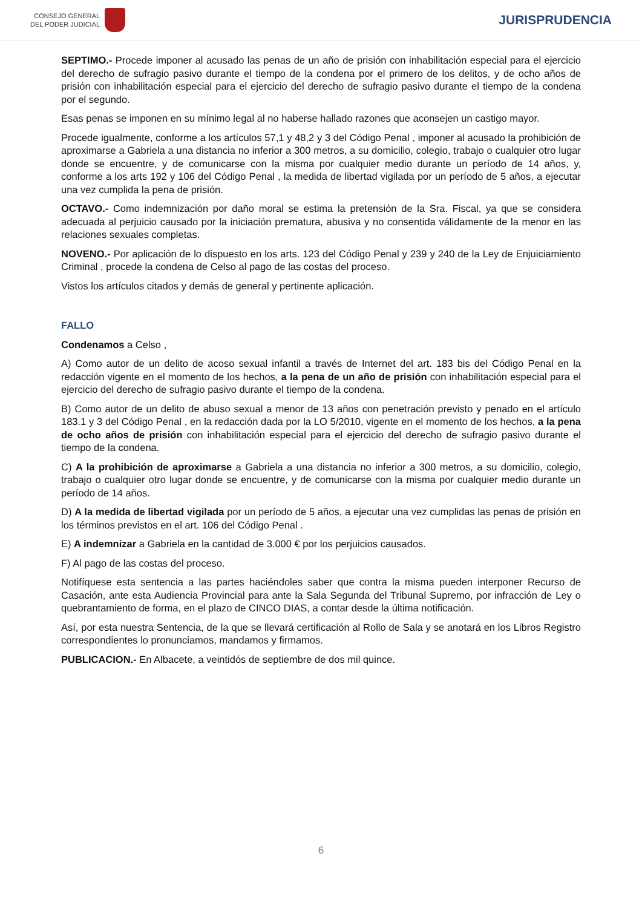CONSEJO GENERAL
DEL PODER JUDICIAL
JURISPRUDENCIA
SEPTIMO.- Procede imponer al acusado las penas de un año de prisión con inhabilitación especial para el ejercicio del derecho de sufragio pasivo durante el tiempo de la condena por el primero de los delitos, y de ocho años de prisión con inhabilitación especial para el ejercicio del derecho de sufragio pasivo durante el tiempo de la condena por el segundo.
Esas penas se imponen en su mínimo legal al no haberse hallado razones que aconsejen un castigo mayor.
Procede igualmente, conforme a los artículos 57,1 y 48,2 y 3 del Código Penal , imponer al acusado la prohibición de aproximarse a Gabriela a una distancia no inferior a 300 metros, a su domicilio, colegio, trabajo o cualquier otro lugar donde se encuentre, y de comunicarse con la misma por cualquier medio durante un período de 14 años, y, conforme a los arts 192 y 106 del Código Penal , la medida de libertad vigilada por un período de 5 años, a ejecutar una vez cumplida la pena de prisión.
OCTAVO.- Como indemnización por daño moral se estima la pretensión de la Sra. Fiscal, ya que se considera adecuada al perjuicio causado por la iniciación prematura, abusiva y no consentida válidamente de la menor en las relaciones sexuales completas.
NOVENO.- Por aplicación de lo dispuesto en los arts. 123 del Código Penal y 239 y 240 de la Ley de Enjuiciamiento Criminal , procede la condena de Celso al pago de las costas del proceso.
Vistos los artículos citados y demás de general y pertinente aplicación.
FALLO
Condenamos a Celso ,
A) Como autor de un delito de acoso sexual infantil a través de Internet del art. 183 bis del Código Penal en la redacción vigente en el momento de los hechos, a la pena de un año de prisión con inhabilitación especial para el ejercicio del derecho de sufragio pasivo durante el tiempo de la condena.
B) Como autor de un delito de abuso sexual a menor de 13 años con penetración previsto y penado en el artículo 183.1 y 3 del Código Penal , en la redacción dada por la LO 5/2010, vigente en el momento de los hechos, a la pena de ocho años de prisión con inhabilitación especial para el ejercicio del derecho de sufragio pasivo durante el tiempo de la condena.
C) A la prohibición de aproximarse a Gabriela a una distancia no inferior a 300 metros, a su domicilio, colegio, trabajo o cualquier otro lugar donde se encuentre, y de comunicarse con la misma por cualquier medio durante un período de 14 años.
D) A la medida de libertad vigilada por un período de 5 años, a ejecutar una vez cumplidas las penas de prisión en los términos previstos en el art. 106 del Código Penal .
E) A indemnizar a Gabriela en la cantidad de 3.000 € por los perjuicios causados.
F) Al pago de las costas del proceso.
Notifíquese esta sentencia a las partes haciéndoles saber que contra la misma pueden interponer Recurso de Casación, ante esta Audiencia Provincial para ante la Sala Segunda del Tribunal Supremo, por infracción de Ley o quebrantamiento de forma, en el plazo de CINCO DIAS, a contar desde la última notificación.
Así, por esta nuestra Sentencia, de la que se llevará certificación al Rollo de Sala y se anotará en los Libros Registro correspondientes lo pronunciamos, mandamos y firmamos.
PUBLICACION.- En Albacete, a veintidós de septiembre de dos mil quince.
6